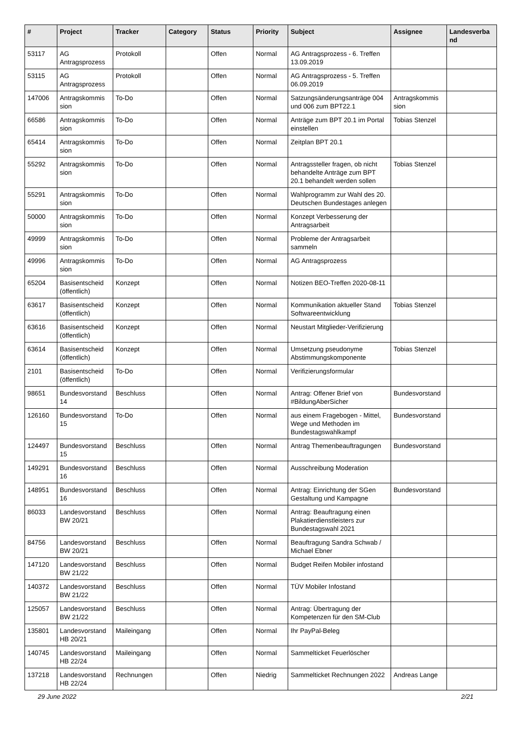| # | Project | Tracker | Category | Status | Priority | Subject | Assignee | Landesverba nd |
| --- | --- | --- | --- | --- | --- | --- | --- | --- |
| 53117 | AG Antragsprozess | Protokoll | | Offen | Normal | AG Antragsprozess - 6. Treffen 13.09.2019 | | |
| 53115 | AG Antragsprozess | Protokoll | | Offen | Normal | AG Antragsprozess - 5. Treffen 06.09.2019 | | |
| 147006 | Antragskommis sion | To-Do | | Offen | Normal | Satzungsänderungsanträge 004 und 006 zum BPT22.1 | Antragskommis sion | |
| 66586 | Antragskommis sion | To-Do | | Offen | Normal | Anträge zum BPT 20.1 im Portal einstellen | Tobias Stenzel | |
| 65414 | Antragskommis sion | To-Do | | Offen | Normal | Zeitplan BPT 20.1 | | |
| 55292 | Antragskommis sion | To-Do | | Offen | Normal | Antragssteller fragen, ob nicht behandelte Anträge zum BPT 20.1 behandelt werden sollen | Tobias Stenzel | |
| 55291 | Antragskommis sion | To-Do | | Offen | Normal | Wahlprogramm zur Wahl des 20. Deutschen Bundestages anlegen | | |
| 50000 | Antragskommis sion | To-Do | | Offen | Normal | Konzept Verbesserung der Antragsarbeit | | |
| 49999 | Antragskommis sion | To-Do | | Offen | Normal | Probleme der Antragsarbeit sammeln | | |
| 49996 | Antragskommis sion | To-Do | | Offen | Normal | AG Antragsprozess | | |
| 65204 | Basisentscheid (öffentlich) | Konzept | | Offen | Normal | Notizen BEO-Treffen 2020-08-11 | | |
| 63617 | Basisentscheid (öffentlich) | Konzept | | Offen | Normal | Kommunikation aktueller Stand Softwareentwicklung | Tobias Stenzel | |
| 63616 | Basisentscheid (öffentlich) | Konzept | | Offen | Normal | Neustart Mitglieder-Verifizierung | | |
| 63614 | Basisentscheid (öffentlich) | Konzept | | Offen | Normal | Umsetzung pseudonyme Abstimmungskomponente | Tobias Stenzel | |
| 2101 | Basisentscheid (öffentlich) | To-Do | | Offen | Normal | Verifizierungsformular | | |
| 98651 | Bundesvorstand 14 | Beschluss | | Offen | Normal | Antrag: Offener Brief von #BildungAberSicher | Bundesvorstand | |
| 126160 | Bundesvorstand 15 | To-Do | | Offen | Normal | aus einem Fragebogen - Mittel, Wege und Methoden im Bundestagswahlkampf | Bundesvorstand | |
| 124497 | Bundesvorstand 15 | Beschluss | | Offen | Normal | Antrag Themenbeauftragungen | Bundesvorstand | |
| 149291 | Bundesvorstand 16 | Beschluss | | Offen | Normal | Ausschreibung Moderation | | |
| 148951 | Bundesvorstand 16 | Beschluss | | Offen | Normal | Antrag: Einrichtung der SGen Gestaltung und Kampagne | Bundesvorstand | |
| 86033 | Landesvorstand BW 20/21 | Beschluss | | Offen | Normal | Antrag: Beauftragung einen Plakatierdienstleisters zur Bundestagswahl 2021 | | |
| 84756 | Landesvorstand BW 20/21 | Beschluss | | Offen | Normal | Beauftragung Sandra Schwab / Michael Ebner | | |
| 147120 | Landesvorstand BW 21/22 | Beschluss | | Offen | Normal | Budget Reifen Mobiler infostand | | |
| 140372 | Landesvorstand BW 21/22 | Beschluss | | Offen | Normal | TÜV Mobiler Infostand | | |
| 125057 | Landesvorstand BW 21/22 | Beschluss | | Offen | Normal | Antrag: Übertragung der Kompetenzen für den SM-Club | | |
| 135801 | Landesvorstand HB 20/21 | Maileingang | | Offen | Normal | Ihr PayPal-Beleg | | |
| 140745 | Landesvorstand HB 22/24 | Maileingang | | Offen | Normal | Sammelticket Feuerlöscher | | |
| 137218 | Landesvorstand HB 22/24 | Rechnungen | | Offen | Niedrig | Sammelticket Rechnungen 2022 | Andreas Lange | |
29 June 2022 2/21